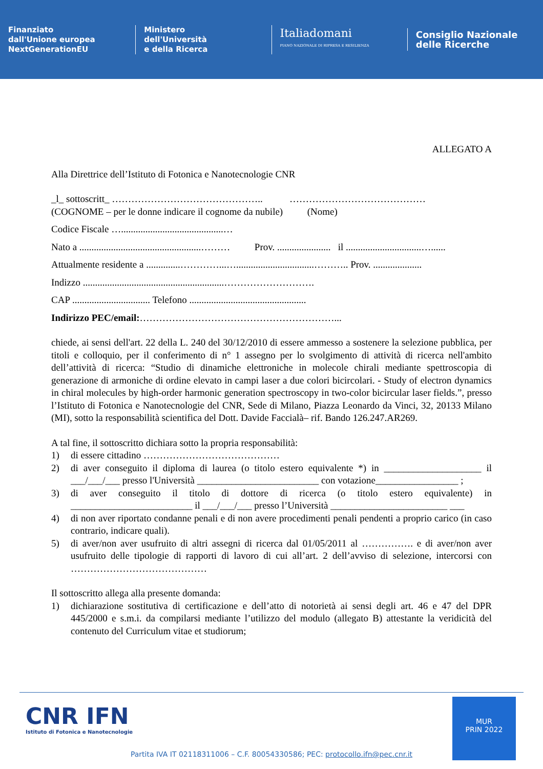Finanziato
dall'Unione europea
NextGenerationEU
Ministero
dell'Università
e della Ricerca
Italiadomani
PIANO NAZIONALE DI RIPRESA E RESILIENZA
Consiglio Nazionale
delle Ricerche
ALLEGATO A
Alla Direttrice dell’Istituto di Fotonica e Nanotecnologie CNR
_l_ sottoscritt_ ……………………………………….. ……………………………………
(COGNOME – per le donne indicare il cognome da nubile) (Nome)
Codice Fiscale …..........................................…
Nato a ..................................................……… Prov. ...................... il ...............................…......
Attualmente residente a ..............…………...…................................……….. Prov. ....................
Indizzo ..........................................................……………………….
CAP ................................ Telefono ................................................
Indirizzo PEC/email:……………………………………………………...
chiede, ai sensi dell'art. 22 della L. 240 del 30/12/2010 di essere ammesso a sostenere la selezione pubblica, per titoli e colloquio, per il conferimento di n° 1 assegno per lo svolgimento di attività di ricerca nell'ambito dell’attività di ricerca: “Studio di dinamiche elettroniche in molecole chirali mediante spettroscopia di generazione di armoniche di ordine elevato in campi laser a due colori bicircolari. - Study of electron dynamics in chiral molecules by high-order harmonic generation spectroscopy in two-color bicircular laser fields.”, presso l’Istituto di Fotonica e Nanotecnologie del CNR, Sede di Milano, Piazza Leonardo da Vinci, 32, 20133 Milano (MI), sotto la responsabilità scientifica del Dott. Davide Faccialà– rif. Bando 126.247.AR269.
A tal fine, il sottoscritto dichiara sotto la propria responsabilità:
1) di essere cittadino ……………………………………
2) di aver conseguito il diploma di laurea (o titolo estero equivalente *) in ____________________ il ___/___/___ presso l'Università _________________________ con votazione_________________ ;
3) di aver conseguito il titolo di dottore di ricerca (o titolo estero equivalente) in _________________________ il ___/___/___ presso l’Università ________________________ ___
4) di non aver riportato condanne penali e di non avere procedimenti penali pendenti a proprio carico (in caso contrario, indicare quali).
5) di aver/non aver usufruito di altri assegni di ricerca dal 01/05/2011 al ……………. e di aver/non aver usufruito delle tipologie di rapporti di lavoro di cui all’art. 2 dell’avviso di selezione, intercorsi con ……………………………………
Il sottoscritto allega alla presente domanda:
1) dichiarazione sostitutiva di certificazione e dell’atto di notorietà ai sensi degli art. 46 e 47 del DPR 445/2000 e s.m.i. da compilarsi mediante l’utilizzo del modulo (allegato B) attestante la veridicità del contenuto del Curriculum vitae et studiorum;
CNR IFN
Istituto di Fotonica e Nanotecnologie
MUR
PRIN 2022
Partita IVA IT 02118311006 – C.F. 80054330586; PEC: protocollo.ifn@pec.cnr.it